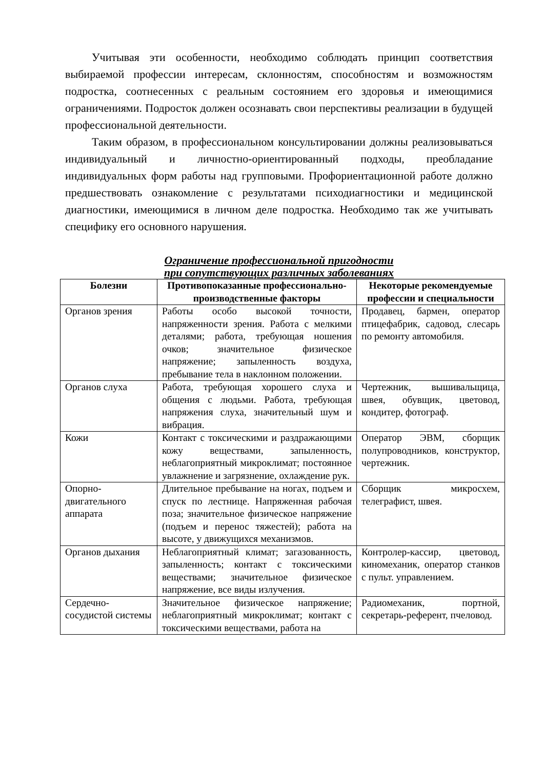Учитывая эти особенности, необходимо соблюдать принцип соответствия выбираемой профессии интересам, склонностям, способностям и возможностям подростка, соотнесенных с реальным состоянием его здоровья и имеющимися ограничениями. Подросток должен осознавать свои перспективы реализации в будущей профессиональной деятельности.
Таким образом, в профессиональном консультировании должны реализовываться индивидуальный и личностно-ориентированный подходы, преобладание индивидуальных форм работы над групповыми. Профориентационной работе должно предшествовать ознакомление с результатами психодиагностики и медицинской диагностики, имеющимися в личном деле подростка. Необходимо так же учитывать специфику его основного нарушения.
Ограничение профессиональной пригодности
при сопутствующих различных заболеваниях
| Болезни | Противопоказанные профессионально-производственные факторы | Некоторые рекомендуемые профессии и специальности |
| --- | --- | --- |
| Органов зрения | Работы особо высокой точности, напряженности зрения. Работа с мелкими деталями; работа, требующая ношения очков; значительное физическое напряжение; запыленность воздуха, пребывание тела в наклонном положении. | Продавец, бармен, оператор птицефабрик, садовод, слесарь по ремонту автомобиля. |
| Органов слуха | Работа, требующая хорошего слуха и общения с людьми. Работа, требующая напряжения слуха, значительный шум и вибрация. | Чертежник, вышивальщица, швея, обувщик, цветовод, кондитер, фотограф. |
| Кожи | Контакт с токсическими и раздражающими кожу веществами, запыленность, неблагоприятный микроклимат; постоянное увлажнение и загрязнение, охлаждение рук. | Оператор ЭВМ, сборщик полупроводников, конструктор, чертежник. |
| Опорно-двигательного аппарата | Длительное пребывание на ногах, подъем и спуск по лестнице. Напряженная рабочая поза; значительное физическое напряжение (подъем и перенос тяжестей); работа на высоте, у движущихся механизмов. | Сборщик микросхем, телеграфист, швея. |
| Органов дыхания | Неблагоприятный климат; загазованность, запыленность; контакт с токсическими веществами; значительное физическое напряжение, все виды излучения. | Контролер-кассир, цветовод, киномеханик, оператор станков с пульт. управлением. |
| Сердечно-сосудистой системы | Значительное физическое напряжение; неблагоприятный микроклимат; контакт с токсическими веществами, работа на | Радиомеханик, портной, секретарь-референт, пчеловод. |